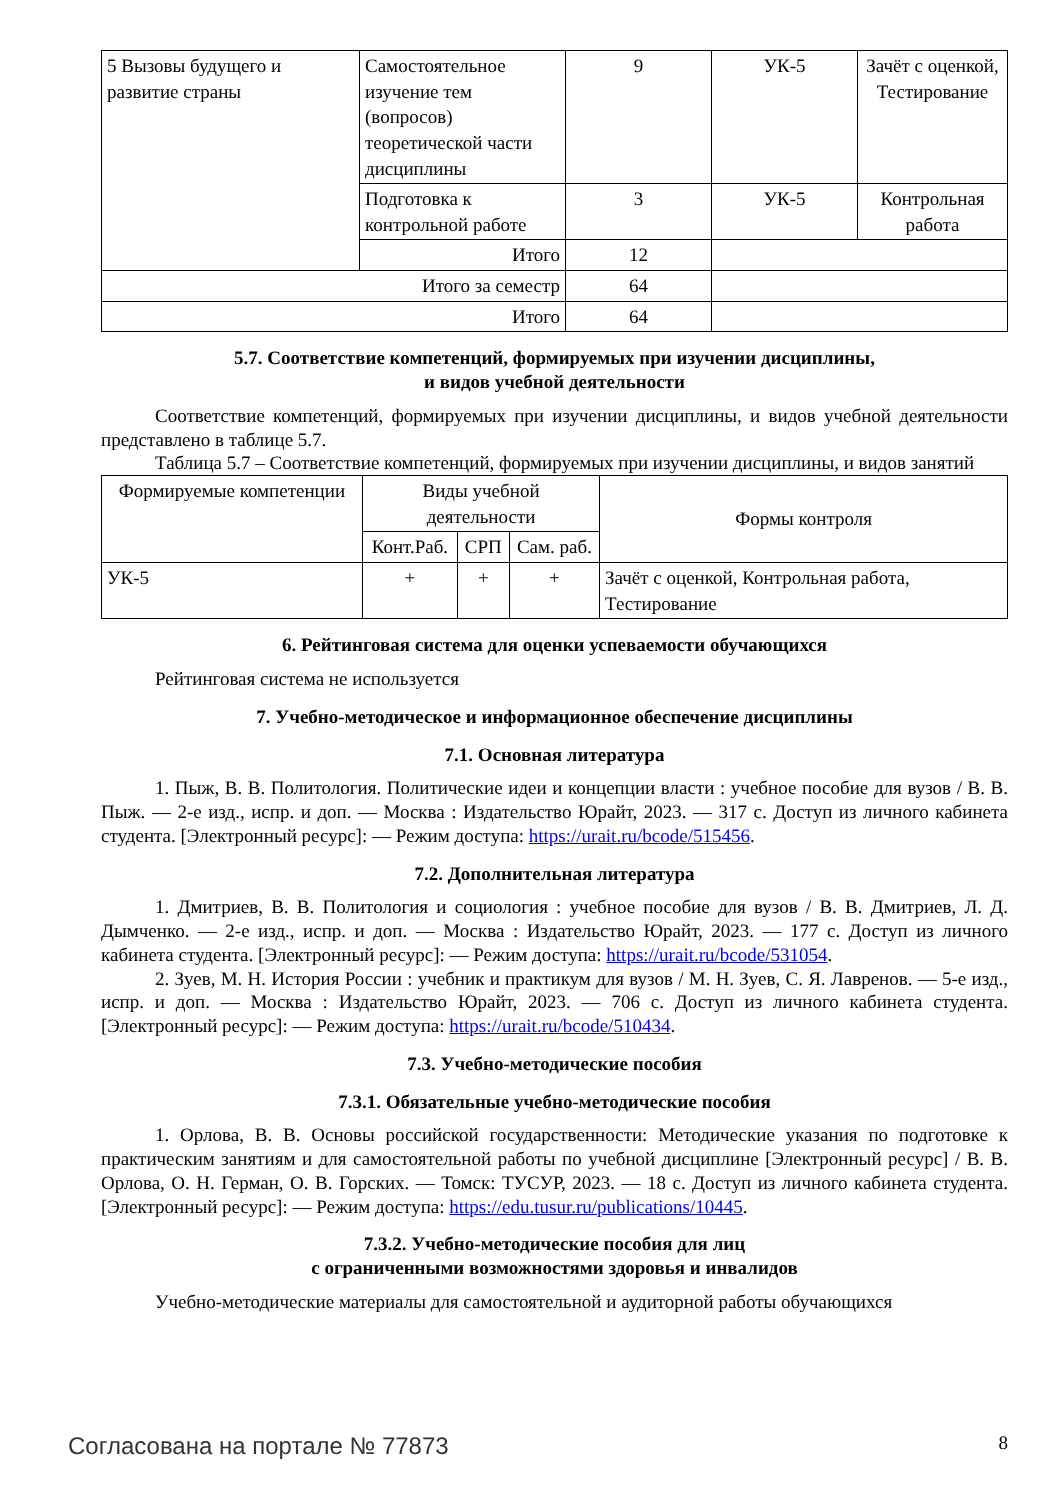| 5 Вызовы будущего и развитие страны | Самостоятельное изучение тем (вопросов) теоретической части дисциплины | 9 | УК-5 | Зачёт с оценкой, Тестирование |
| | Подготовка к контрольной работе | 3 | УК-5 | Контрольная работа |
| | Итого | 12 | | |
| Итого за семестр | | 64 | | |
| Итого | | 64 | | |
5.7. Соответствие компетенций, формируемых при изучении дисциплины,
и видов учебной деятельности
Соответствие компетенций, формируемых при изучении дисциплины, и видов учебной деятельности представлено в таблице 5.7.
Таблица 5.7 – Соответствие компетенций, формируемых при изучении дисциплины, и видов занятий
| Формируемые компетенции | Виды учебной деятельности | | | Формы контроля |
| --- | --- | --- | --- | --- |
| | Конт.Раб. | СРП | Сам. раб. | |
| УК-5 | + | + | + | Зачёт с оценкой, Контрольная работа, Тестирование |
6. Рейтинговая система для оценки успеваемости обучающихся
Рейтинговая система не используется
7. Учебно-методическое и информационное обеспечение дисциплины
7.1. Основная литература
1. Пыж, В. В. Политология. Политические идеи и концепции власти : учебное пособие для вузов / В. В. Пыж. — 2-е изд., испр. и доп. — Москва : Издательство Юрайт, 2023. — 317 с. Доступ из личного кабинета студента. [Электронный ресурс]: — Режим доступа: https://urait.ru/bcode/515456.
7.2. Дополнительная литература
1. Дмитриев, В. В. Политология и социология : учебное пособие для вузов / В. В. Дмитриев, Л. Д. Дымченко. — 2-е изд., испр. и доп. — Москва : Издательство Юрайт, 2023. — 177 с. Доступ из личного кабинета студента. [Электронный ресурс]: — Режим доступа: https://urait.ru/bcode/531054.
2. Зуев, М. Н. История России : учебник и практикум для вузов / М. Н. Зуев, С. Я. Лавренов. — 5-е изд., испр. и доп. — Москва : Издательство Юрайт, 2023. — 706 с. Доступ из личного кабинета студента. [Электронный ресурс]: — Режим доступа: https://urait.ru/bcode/510434.
7.3. Учебно-методические пособия
7.3.1. Обязательные учебно-методические пособия
1. Орлова, В. В. Основы российской государственности: Методические указания по подготовке к практическим занятиям и для самостоятельной работы по учебной дисциплине [Электронный ресурс] / В. В. Орлова, О. Н. Герман, О. В. Горских. — Томск: ТУСУР, 2023. — 18 с. Доступ из личного кабинета студента. [Электронный ресурс]: — Режим доступа: https://edu.tusur.ru/publications/10445.
7.3.2. Учебно-методические пособия для лиц
с ограниченными возможностями здоровья и инвалидов
Учебно-методические материалы для самостоятельной и аудиторной работы обучающихся
Согласована на портале № 77873 8